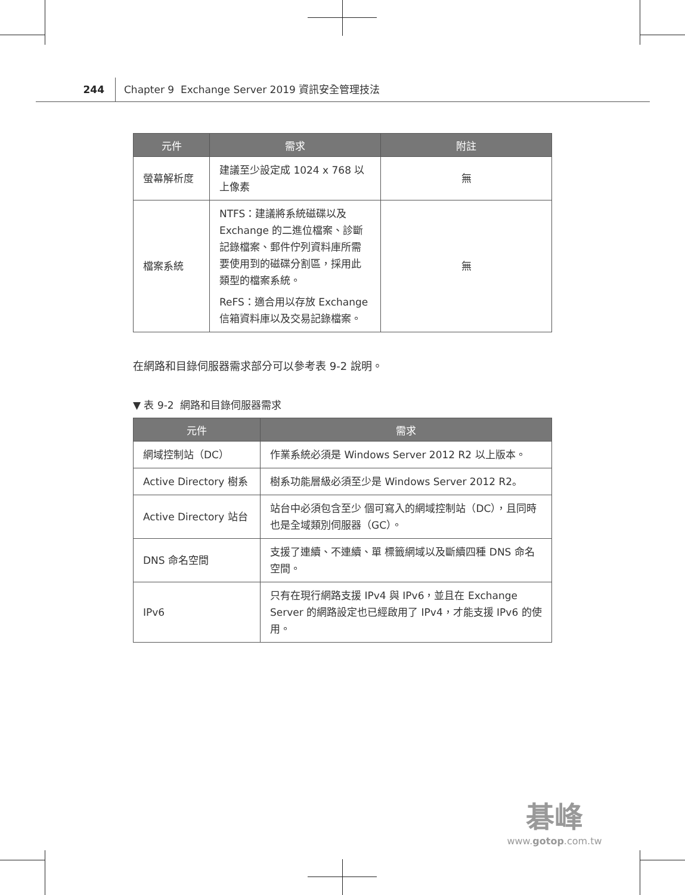244 Chapter 9 Exchange Server 2019 資訊安全管理技法
| 元件 | 需求 | 附註 |
| --- | --- | --- |
| 螢幕解析度 | 建議至少設定成 1024 x 768 以上像素 | 無 |
| 檔案系統 | NTFS：建議將系統磁碟以及 Exchange 的二進位檔案、診斷記錄檔案、郵件佇列資料庫所需要使用到的磁碟分割區，採用此類型的檔案系統。 ReFS：適合用以存放 Exchange 信箱資料庫以及交易記錄檔案。 | 無 |
在網路和目錄伺服器需求部分可以參考表 9-2 說明。
▼ 表 9-2 網路和目錄伺服器需求
| 元件 | 需求 |
| --- | --- |
| 網域控制站（DC） | 作業系統必須是 Windows Server 2012 R2 以上版本。 |
| Active Directory 樹系 | 樹系功能層級必須至少是 Windows Server 2012 R2。 |
| Active Directory 站台 | 站台中必須包含至少 個可寫入的網域控制站（DC），且同時也是全域類別伺服器（GC）。 |
| DNS 命名空間 | 支援了連續、不連續、單 標籤網域以及斷續四種 DNS 命名空間。 |
| IPv6 | 只有在現行網路支援 IPv4 與 IPv6，並且在 Exchange Server 的網路設定也已經啟用了 IPv4，才能支援 IPv6 的使用。 |
碁峰
www.gotop.com.tw